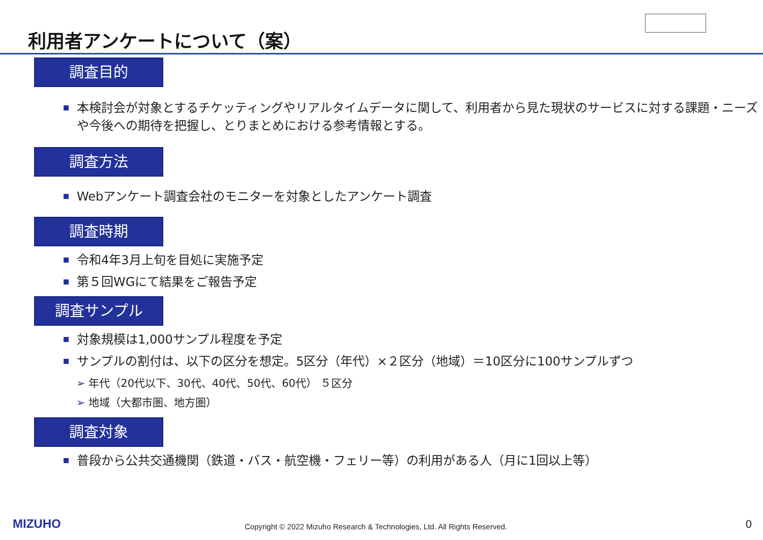利用者アンケートについて（案）
調査目的
本検討会が対象とするチケッティングやリアルタイムデータに関して、利用者から見た現状のサービスに対する課題・ニーズや今後への期待を把握し、とりまとめにおける参考情報とする。
調査方法
Webアンケート調査会社のモニターを対象としたアンケート調査
調査時期
令和4年3月上旬を目処に実施予定
第５回WGにて結果をご報告予定
調査サンプル
対象規模は1,000サンプル程度を予定
サンプルの割付は、以下の区分を想定。5区分（年代）×２区分（地域）＝10区分に100サンプルずつ
➢ 年代（20代以下、30代、40代、50代、60代） ５区分
➢ 地域（大都市圏、地方圏）
調査対象
普段から公共交通機関（鉄道・バス・航空機・フェリー等）の利用がある人（月に1回以上等）
MIZUHO Copyright © 2022 Mizuho Research & Technologies, Ltd. All Rights Reserved. 0